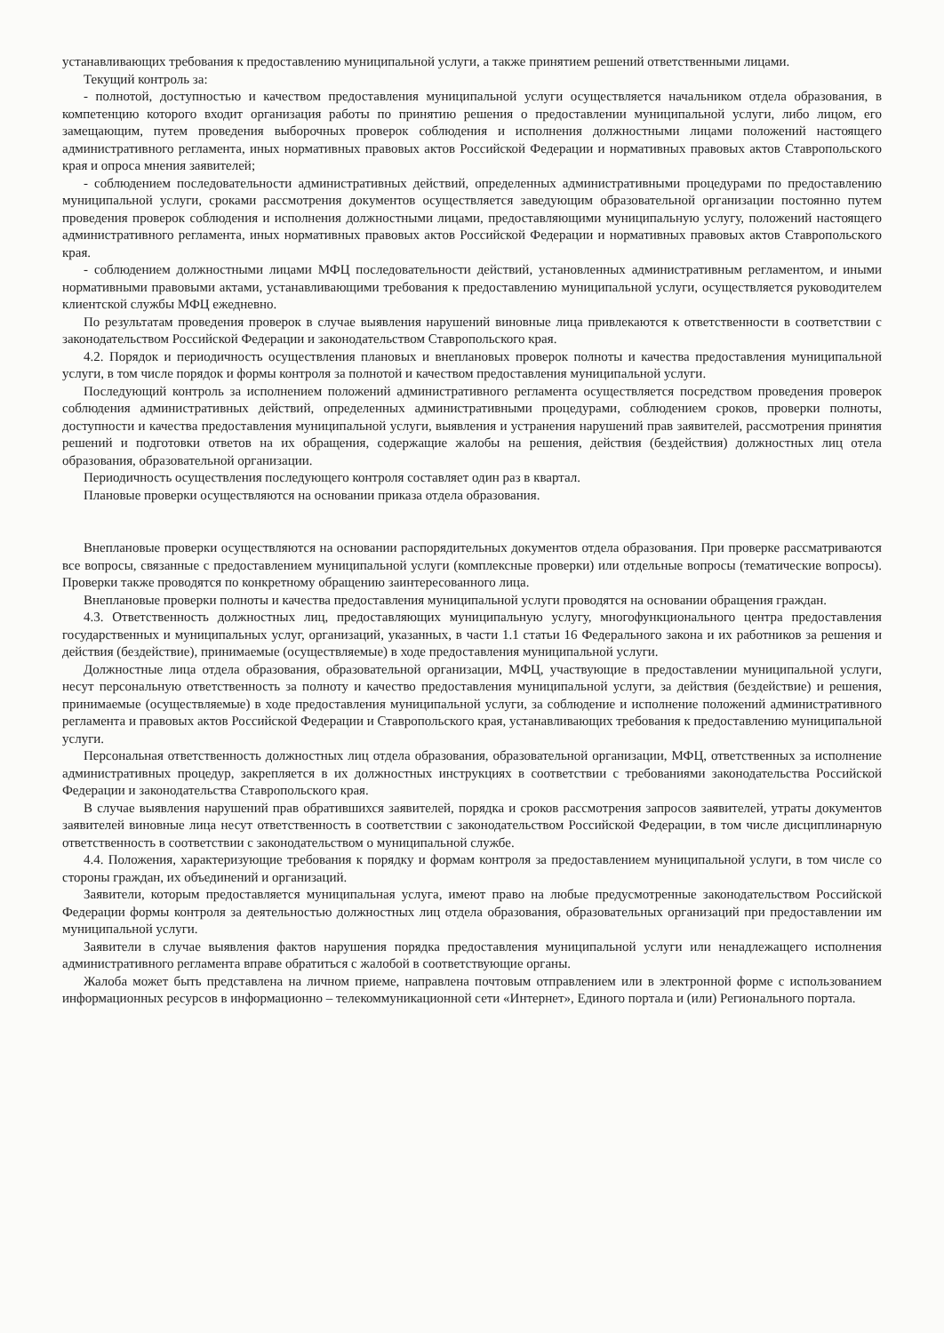устанавливающих требования к предоставлению муниципальной услуги, а также принятием решений ответственными лицами.
Текущий контроль за:
- полнотой, доступностью и качеством предоставления муниципальной услуги осуществляется начальником отдела образования, в компетенцию которого входит организация работы по принятию решения о предоставлении муниципальной услуги, либо лицом, его замещающим, путем проведения выборочных проверок соблюдения и исполнения должностными лицами положений настоящего административного регламента, иных нормативных правовых актов Российской Федерации и нормативных правовых актов Ставропольского края и опроса мнения заявителей;
- соблюдением последовательности административных действий, определенных административными процедурами по предоставлению муниципальной услуги, сроками рассмотрения документов осуществляется заведующим образовательной организации постоянно путем проведения проверок соблюдения и исполнения должностными лицами, предоставляющими муниципальную услугу, положений настоящего административного регламента, иных нормативных правовых актов Российской Федерации и нормативных правовых актов Ставропольского края.
- соблюдением должностными лицами МФЦ последовательности действий, установленных административным регламентом, и иными нормативными правовыми актами, устанавливающими требования к предоставлению муниципальной услуги, осуществляется руководителем клиентской службы МФЦ ежедневно.
По результатам проведения проверок в случае выявления нарушений виновные лица привлекаются к ответственности в соответствии с законодательством Российской Федерации и законодательством Ставропольского края.
4.2. Порядок и периодичность осуществления плановых и внеплановых проверок полноты и качества предоставления муниципальной услуги, в том числе порядок и формы контроля за полнотой и качеством предоставления муниципальной услуги.
Последующий контроль за исполнением положений административного регламента осуществляется посредством проведения проверок соблюдения административных действий, определенных административными процедурами, соблюдением сроков, проверки полноты, доступности и качества предоставления муниципальной услуги, выявления и устранения нарушений прав заявителей, рассмотрения принятия решений и подготовки ответов на их обращения, содержащие жалобы на решения, действия (бездействия) должностных лиц отела образования, образовательной организации.
Периодичность осуществления последующего контроля составляет один раз в квартал.
Плановые проверки осуществляются на основании приказа отдела образования.
Внеплановые проверки осуществляются на основании распорядительных документов отдела образования. При проверке рассматриваются все вопросы, связанные с предоставлением муниципальной услуги (комплексные проверки) или отдельные вопросы (тематические вопросы). Проверки также проводятся по конкретному обращению заинтересованного лица.
Внеплановые проверки полноты и качества предоставления муниципальной услуги проводятся на основании обращения граждан.
4.3. Ответственность должностных лиц, предоставляющих муниципальную услугу, многофункционального центра предоставления государственных и муниципальных услуг, организаций, указанных, в части 1.1 статьи 16 Федерального закона и их работников за решения и действия (бездействие), принимаемые (осуществляемые) в ходе предоставления муниципальной услуги.
Должностные лица отдела образования, образовательной организации, МФЦ, участвующие в предоставлении муниципальной услуги, несут персональную ответственность за полноту и качество предоставления муниципальной услуги, за действия (бездействие) и решения, принимаемые (осуществляемые) в ходе предоставления муниципальной услуги, за соблюдение и исполнение положений административного регламента и правовых актов Российской Федерации и Ставропольского края, устанавливающих требования к предоставлению муниципальной услуги.
Персональная ответственность должностных лиц отдела образования, образовательной организации, МФЦ, ответственных за исполнение административных процедур, закрепляется в их должностных инструкциях в соответствии с требованиями законодательства Российской Федерации и законодательства Ставропольского края.
В случае выявления нарушений прав обратившихся заявителей, порядка и сроков рассмотрения запросов заявителей, утраты документов заявителей виновные лица несут ответственность в соответствии с законодательством Российской Федерации, в том числе дисциплинарную ответственность в соответствии с законодательством о муниципальной службе.
4.4. Положения, характеризующие требования к порядку и формам контроля за предоставлением муниципальной услуги, в том числе со стороны граждан, их объединений и организаций.
Заявители, которым предоставляется муниципальная услуга, имеют право на любые предусмотренные законодательством Российской Федерации формы контроля за деятельностью должностных лиц отдела образования, образовательных организаций при предоставлении им муниципальной услуги.
Заявители в случае выявления фактов нарушения порядка предоставления муниципальной услуги или ненадлежащего исполнения административного регламента вправе обратиться с жалобой в соответствующие органы.
Жалоба может быть представлена на личном приеме, направлена почтовым отправлением или в электронной форме с использованием информационных ресурсов в информационно – телекоммуникационной сети «Интернет», Единого портала и (или) Регионального портала.